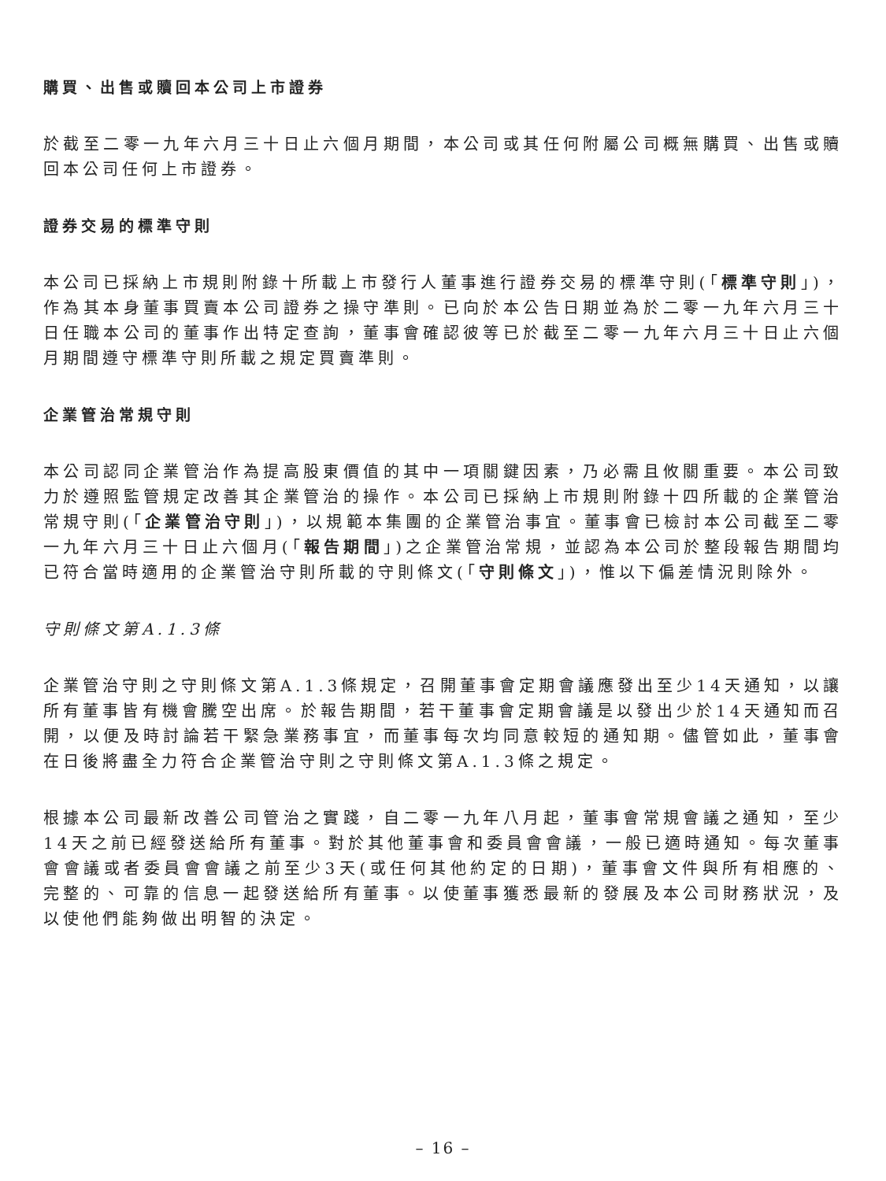購買、出售或贖回本公司上市證券
於截至二零一九年六月三十日止六個月期間，本公司或其任何附屬公司概無購買、出售或贖回本公司任何上市證券。
證券交易的標準守則
本公司已採納上市規則附錄十所載上市發行人董事進行證券交易的標準守則(「標準守則」)，作為其本身董事買賣本公司證券之操守準則。已向於本公告日期並為於二零一九年六月三十日任職本公司的董事作出特定查詢，董事會確認彼等已於截至二零一九年六月三十日止六個月期間遵守標準守則所載之規定買賣準則。
企業管治常規守則
本公司認同企業管治作為提高股東價值的其中一項關鍵因素，乃必需且攸關重要。本公司致力於遵照監管規定改善其企業管治的操作。本公司已採納上市規則附錄十四所載的企業管治常規守則(「企業管治守則」)，以規範本集團的企業管治事宜。董事會已檢討本公司截至二零一九年六月三十日止六個月(「報告期間」)之企業管治常規，並認為本公司於整段報告期間均已符合當時適用的企業管治守則所載的守則條文(「守則條文」)，惟以下偏差情況則除外。
守則條文第A.1.3條
企業管治守則之守則條文第A.1.3條規定，召開董事會定期會議應發出至少14天通知，以讓所有董事皆有機會騰空出席。於報告期間，若干董事會定期會議是以發出少於14天通知而召開，以便及時討論若干緊急業務事宜，而董事每次均同意較短的通知期。儘管如此，董事會在日後將盡全力符合企業管治守則之守則條文第A.1.3條之規定。
根據本公司最新改善公司管治之實踐，自二零一九年八月起，董事會常規會議之通知，至少14天之前已經發送給所有董事。對於其他董事會和委員會會議，一般已適時通知。每次董事會會議或者委員會會議之前至少3天(或任何其他約定的日期)，董事會文件與所有相應的、完整的、可靠的信息一起發送給所有董事。以使董事獲悉最新的發展及本公司財務狀況，及以使他們能夠做出明智的決定。
– 16 –